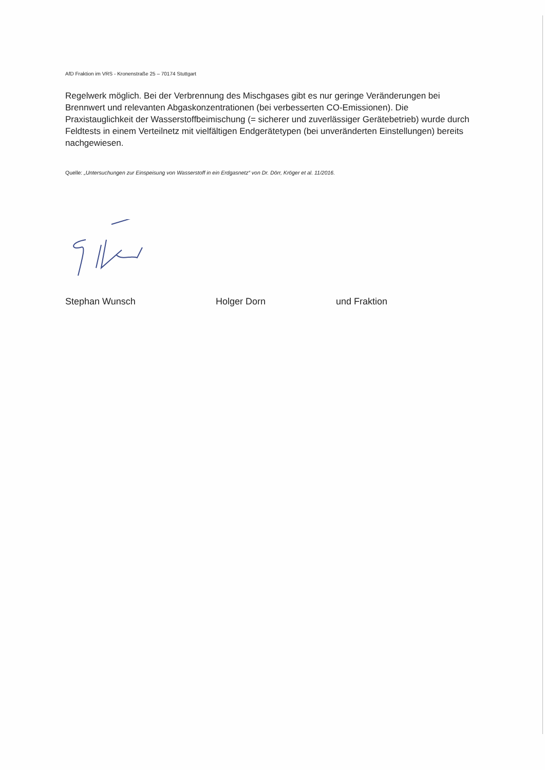AfD Fraktion im VRS - Kronenstraße 25 – 70174 Stuttgart
Regelwerk möglich. Bei der Verbrennung des Mischgases gibt es nur geringe Veränderungen bei Brennwert und relevanten Abgaskonzentrationen (bei verbesserten CO-Emissionen). Die Praxistauglichkeit der Wasserstoffbeimischung (= sicherer und zuverlässiger Gerätebetrieb) wurde durch Feldtests in einem Verteilnetz mit vielfältigen Endgerätetypen (bei unveränderten Einstellungen) bereits nachgewiesen.
Quelle: „Untersuchungen zur Einspeisung von Wasserstoff in ein Erdgasnetz“ von Dr. Dörr, Kröger et al. 11/2016.
Stephan Wunsch Holger Dorn und Fraktion